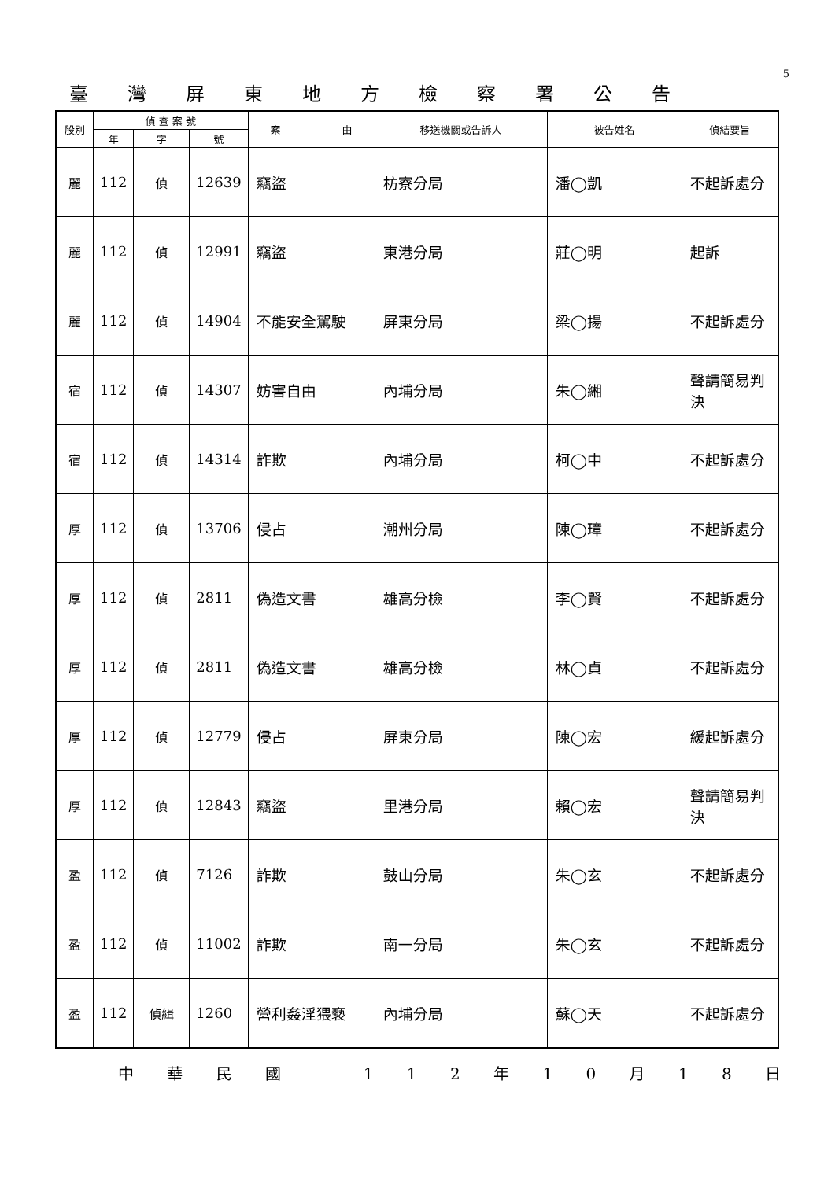5
臺灣屏東地方檢察署公告
| 股別 | 偵 查 案 號 | | | 案 由 | 移送機關或告訴人 | 被告姓名 | 偵結要旨 |
| --- | --- | --- | --- | --- | --- | --- | --- |
| | 年 | 字 | 號 | | | | |
| 麗 | 112 | 偵 | 12639 | 竊盜 | 枋寮分局 | 潘◯凱 | 不起訴處分 |
| 麗 | 112 | 偵 | 12991 | 竊盜 | 東港分局 | 莊◯明 | 起訴 |
| 麗 | 112 | 偵 | 14904 | 不能安全駕駛 | 屏東分局 | 梁◯揚 | 不起訴處分 |
| 宿 | 112 | 偵 | 14307 | 妨害自由 | 內埔分局 | 朱◯緗 | 聲請簡易判決 |
| 宿 | 112 | 偵 | 14314 | 詐欺 | 內埔分局 | 柯◯中 | 不起訴處分 |
| 厚 | 112 | 偵 | 13706 | 侵占 | 潮州分局 | 陳◯璋 | 不起訴處分 |
| 厚 | 112 | 偵 | 2811 | 偽造文書 | 雄高分檢 | 李◯賢 | 不起訴處分 |
| 厚 | 112 | 偵 | 2811 | 偽造文書 | 雄高分檢 | 林◯貞 | 不起訴處分 |
| 厚 | 112 | 偵 | 12779 | 侵占 | 屏東分局 | 陳◯宏 | 緩起訴處分 |
| 厚 | 112 | 偵 | 12843 | 竊盜 | 里港分局 | 賴◯宏 | 聲請簡易判決 |
| 盈 | 112 | 偵 | 7126 | 詐欺 | 鼓山分局 | 朱◯玄 | 不起訴處分 |
| 盈 | 112 | 偵 | 11002 | 詐欺 | 南一分局 | 朱◯玄 | 不起訴處分 |
| 盈 | 112 | 偵緝 | 1260 | 營利姦淫猥褻 | 內埔分局 | 蘇◯天 | 不起訴處分 |
中 華 民 國 　 1 1 2 年 1 0 月 1 8 日